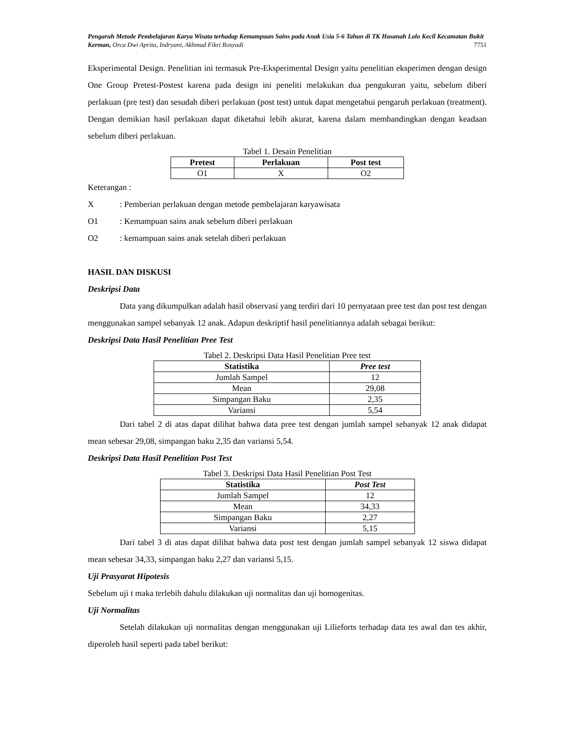Pengaruh Metode Pembelajaran Karya Wisata terhadap Kemampuan Sains pada Anak Usia 5-6 Tahun di TK Hasanah Lolo Kecil Kecamatan Bukit Kerman, Orca Dwi Aprita, Indryani, Akhmad Fikri Rosyadi 7751
Eksperimental Design. Penelitian ini termasuk Pre-Eksperimental Design yaitu penelitian eksperimen dengan design One Group Pretest-Postest karena pada design ini peneliti melakukan dua pengukuran yaitu, sebelum diberi perlakuan (pre test) dan sesudah diberi perlakuan (post test) untuk dapat mengetahui pengaruh perlakuan (treatment). Dengan demikian hasil perlakuan dapat diketahui lebih akurat, karena dalam membandingkan dengan keadaan sebelum diberi perlakuan.
Tabel 1. Desain Penelitian
| Pretest | Perlakuan | Post test |
| --- | --- | --- |
| O1 | X | O2 |
Keterangan :
X: Pemberian perlakuan dengan metode pembelajaran karyawisata
O1: Kemampuan sains anak sebelum diberi perlakuan
O2: kemampuan sains anak setelah diberi perlakuan
HASIL DAN DISKUSI
Deskripsi Data
Data yang dikumpulkan adalah hasil observasi yang terdiri dari 10 pernyataan pree test dan post test dengan menggunakan sampel sebanyak 12 anak. Adapun deskriptif hasil penelitiannya adalah sebagai berikut:
Deskripsi Data Hasil Penelitian Pree Test
Tabel 2. Deskripsi Data Hasil Penelitian Pree test
| Statistika | Pree test |
| --- | --- |
| Jumlah Sampel | 12 |
| Mean | 29,08 |
| Simpangan Baku | 2,35 |
| Variansi | 5,54 |
Dari tabel 2 di atas dapat dilihat bahwa data pree test dengan jumlah sampel sebanyak 12 anak didapat mean sebesar 29,08, simpangan baku 2,35 dan variansi 5,54.
Deskripsi Data Hasil Penelitian Post Test
Tabel 3. Deskripsi Data Hasil Penelitian Post Test
| Statistika | Post Test |
| --- | --- |
| Jumlah Sampel | 12 |
| Mean | 34,33 |
| Simpangan Baku | 2,27 |
| Variansi | 5,15 |
Dari tabel 3 di atas dapat dilihat bahwa data post test dengan jumlah sampel sebanyak 12 siswa didapat mean sebesar 34,33, simpangan baku 2,27 dan variansi 5,15.
Uji Prasyarat Hipotesis
Sebelum uji t maka terlebih dahulu dilakukan uji normalitas dan uji homogenitas.
Uji Normalitas
Setelah dilakukan uji normalitas dengan menggunakan uji Lilieforts terhadap data tes awal dan tes akhir, diperoleh hasil seperti pada tabel berikut: